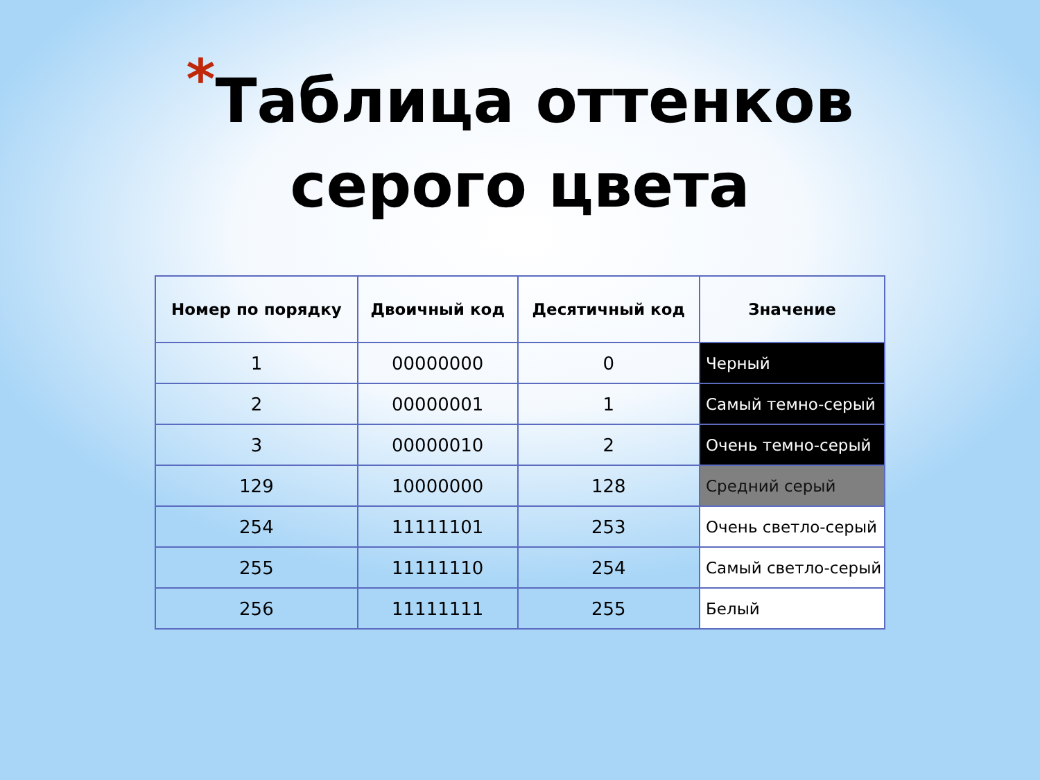*Таблица оттенков
серого цвета
| Номер по порядку | Двоичный код | Десятичный код | Значение |
| --- | --- | --- | --- |
| 1 | 00000000 | 0 | Черный |
| 2 | 00000001 | 1 | Самый темно-серый |
| 3 | 00000010 | 2 | Очень темно-серый |
| 129 | 10000000 | 128 | Средний серый |
| 254 | 11111101 | 253 | Очень светло-серый |
| 255 | 11111110 | 254 | Самый светло-серый |
| 256 | 11111111 | 255 | Белый |